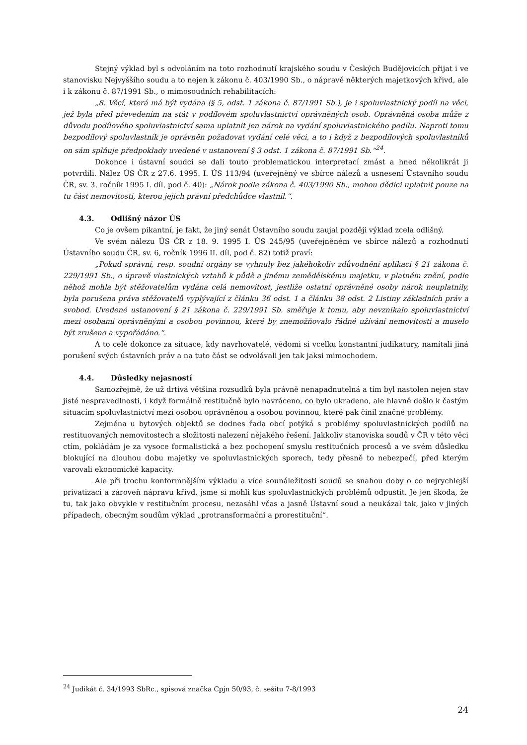Stejný výklad byl s odvoláním na toto rozhodnutí krajského soudu v Českých Budějovicích přijat i ve stanovisku Nejvyššího soudu a to nejen k zákonu č. 403/1990 Sb., o nápravě některých majetkových křivd, ale i k zákonu č. 87/1991 Sb., o mimosoudních rehabilitacích:
„8. Věcí, která má být vydána (§ 5, odst. 1 zákona č. 87/1991 Sb.), je i spoluvlastnický podíl na věci, jež byla před převedením na stát v podílovém spoluvlastnictví oprávněných osob. Oprávněná osoba může z důvodu podílového spoluvlastnictví sama uplatnit jen nárok na vydání spoluvlastnického podílu. Naproti tomu bezpodílový spoluvlastník je oprávněn požadovat vydání celé věci, a to i když z bezpodílových spoluvlastníků on sám splňuje předpoklady uvedené v ustanovení § 3 odst. 1 zákona č. 87/1991 Sb.“<sup>24</sup>.
Dokonce i ústavní soudci se dali touto problematickou interpretací zmást a hned několikrát ji potvrdili. Nález ÚS ČR z 27.6. 1995. I. ÚS 113/94 (uveřejněný ve sbírce nálezů a usnesení Ústavního soudu ČR, sv. 3, ročník 1995 I. díl, pod č. 40): „Nárok podle zákona č. 403/1990 Sb., mohou dědici uplatnit pouze na tu část nemovitosti, kterou jejich právní předchůdce vlastnil.“.
4.3. Odlišný názor ÚS
Co je ovšem pikantní, je fakt, že jiný senát Ústavního soudu zaujal později výklad zcela odlišný.
Ve svém nálezu ÚS ČR z 18. 9. 1995 I. ÚS 245/95 (uveřejněném ve sbírce nálezů a rozhodnutí Ústavního soudu ČR, sv. 6, ročník 1996 II. díl, pod č. 82) totiž praví:
„Pokud správní, resp. soudní orgány se vyhnuly bez jakéhokoliv zdůvodnění aplikaci § 21 zákona č. 229/1991 Sb., o úpravě vlastnických vztahů k půdě a jinému zemědělskému majetku, v platném znění, podle něhož mohla být stěžovatelům vydána celá nemovitost, jestliže ostatní oprávněné osoby nárok neuplatnily, byla porušena práva stěžovatelů vyplývající z článku 36 odst. 1 a článku 38 odst. 2 Listiny základních práv a svobod. Uvedené ustanovení § 21 zákona č. 229/1991 Sb. směřuje k tomu, aby nevznikalo spoluvlastnictví mezi osobami oprávněnými a osobou povinnou, které by znemožňovalo řádné užívání nemovitosti a muselo být zrušeno a vypořádáno.“.
A to celé dokonce za situace, kdy navrhovatelé, vědomi si vcelku konstantní judikatury, namítali jiná porušení svých ústavních práv a na tuto část se odvolávali jen tak jaksi mimochodem.
4.4. Důsledky nejasností
Samozřejmě, že už drtivá většina rozsudků byla právně nenapadnutelná a tím byl nastolen nejen stav jisté nespravedlnosti, i když formálně restitučně bylo navráceno, co bylo ukradeno, ale hlavně došlo k častým situacím spoluvlastnictví mezi osobou oprávněnou a osobou povinnou, které pak činil značné problémy.
Zejména u bytových objektů se dodnes řada obcí potýká s problémy spoluvlastnických podílů na restituovaných nemovitostech a složitosti nalezení nějakého řešení. Jakkoliv stanoviska soudů v ČR v této věci ctím, pokládám je za vysoce formalistická a bez pochopení smyslu restitučních procesů a ve svém důsledku blokující na dlouhou dobu majetky ve spoluvlastnických sporech, tedy přesně to nebezpečí, před kterým varovali ekonomické kapacity.
Ale při trochu konformnějším výkladu a více sounáležitosti soudů se snahou doby o co nejrychlejší privatizaci a zároveň nápravu křivd, jsme si mohli kus spoluvlastnických problémů odpustit. Je jen škoda, že tu, tak jako obvykle v restitučním procesu, nezasáhl včas a jasně Ústavní soud a neukázal tak, jako v jiných případech, obecným soudům výklad „protransformační a prorestituční“.
<sup>24</sup> Judikát č. 34/1993 SbRc., spisová značka Cpjn 50/93, č. sešitu 7-8/1993
24